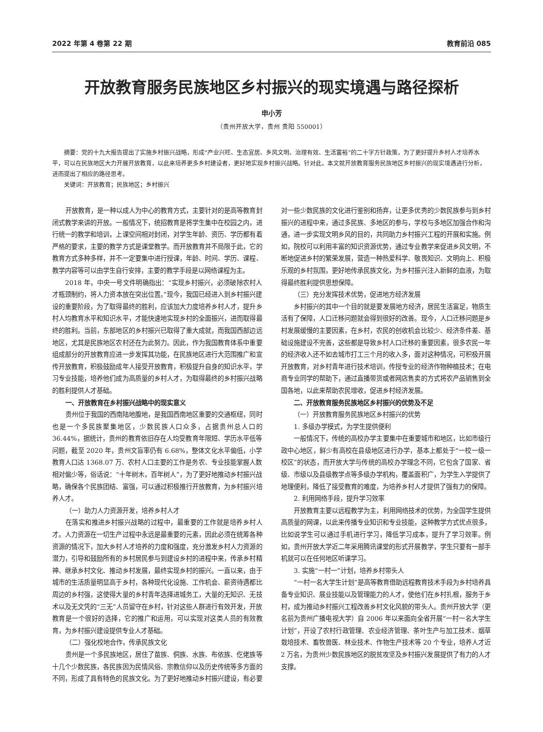2022 年第 4 卷第 22 期 教育前沿 085
开放教育服务民族地区乡村振兴的现实境遇与路径探析
申小芳
（贵州开放大学，贵州 贵阳 550001）
摘要：党的十九大报告提出了实施乡村振兴战略，形成“产业兴旺、生态宜居、乡风文明、治理有效、生活富裕”的二十字方针政策，为了更好提升乡村人才培养水平，可以在民族地区大力开展开放教育，以此来培养更多乡村建设者，更好地实现乡村振兴战略。针对此，本文就开放教育服务民族地区乡村振兴的现实境遇进行分析，进而提出了相应的路径思考。
关键词：开放教育；民族地区；乡村振兴
开放教育，是一种以成人为中心的教育方式，主要针对的是高等教育封闭式教学来讲的开放。一般情况下，统招教育是将学生集中在校园之内，进行统一的教学和培训，上课空间相对封闭，对学生年龄、资历、学历都有着严格的要求，主要的教学方式是课堂教学。而开放教育并不局限于此，它的教育方式多种多样，并不一定要集中进行授课，年龄、时间、学历、课程、教学内容等可以由学生自行安排，主要的教学手段是以网络课程为主。
2018 年，中央一号文件明确指出：“实现乡村振兴，必须破除农村人才瓶颈制约，将人力资本放在突出位置。”现今，我国已经进入到乡村振兴建设的重要阶段，为了取得最终的胜利，应该加大力度培养乡村人才，提升乡村人均教育水平和知识水平，才能快速地实现乡村的全面振兴，进而取得最终的胜利。当前，东部地区的乡村振兴已取得了重大成就，而我国西部边远地区，尤其是民族地区农村还在为此努力。因此，作为我国教育体系中重要组成部分的开放教育应进一步发挥其功能，在民族地区进行大范围推广和宣传开放教育，积极鼓励成年人接受开放教育，积极提升自身的知识水平，学习专业技能，培养他们成为高质量的乡村人才，为取得最终的乡村振兴战略的胜利提供人才基础。
一、开放教育在乡村振兴战略中的现实意义
贵州位于我国的西南陆地腹地，是我国西南地区重要的交通枢纽，同时也是一个多民族聚集地区，少数民族人口众多，占据贵州总人口的 36.44%，据统计，贵州的教育依旧存在人均受教育年限短、学历水平低等问题，截至 2020 年，贵州文盲率仍有 6.68%，整体文化水平偏低，小学教育人口达 1368.07 万、农村人口主要的工作是务农、专业技能掌握人数相对偏少等，俗话说：“十年树木，百年树人”，为了更好地推动乡村振兴战略，确保各个民族团结、富强，可以通过积极推行开放教育，为乡村振兴培养人才。
（一）助力人力资源开发，培养乡村人才
在落实和推进乡村振兴战略的过程中，最重要的工作就是培养乡村人才。人力资源在一切生产过程中永远是最重要的元素，因此必须在统筹各种资源的情况下，加大乡村人才培养的力度和强度，充分激发乡村人力资源的潜力，引导和鼓励所有的乡村居民参与到建设乡村的进程中来，传承乡村精神、继承乡村文化、推动乡村发展，最终实现乡村的振兴。一直以来，由于城市的生活质量明显高于乡村，各种现代化设施、工作机会、薪资待遇都比周边的乡村强，这使得大量的乡村青年选择进城务工，大量的无知识、无技术以及无文凭的“三无”人员留守在乡村，针对这些人群进行有效开发，开放教育是一个很好的选择，它的推广和运用，可以实现对这类人员的有效教育，为乡村振兴建设提供专业人才基础。
（二）强化校地合作，传承民族文化
贵州是一个多民族地区，居住了苗族、侗族、水族、布依族、仡佬族等十几个少数民族，各民族因为民情风俗、宗教信仰以及历史传统等多方面的不同，形成了具有特色的民族文化。为了更好地推动乡村振兴建设，有必要对一些少数民族的文化进行鉴别和扬弃，让更多优秀的少数民族参与到乡村振兴的进程中来，通过多民族、多地区的参与，学校与多地区加强合作和沟通，进一步实现文明乡风的目的，共同助力乡村振兴工程的开展和实施。例如，院校可以利用丰富的知识资源优势，通过专业教学来促进乡风文明，不断地促进乡村的繁荣发展，营造一种热爱科学、敬畏知识、文明向上、积极乐观的乡村氛围，更好地传承民族文化，为乡村振兴注入新鲜的血液，为取得最终胜利提供思想保障。
（三）充分发挥技术优势，促进地方经济发展
乡村振兴的其中一个目的就是要发展地方经济，居民生活富足，物质生活有了保障，人口迁移问题就会得到很好的改善。现今，人口迁移问题是乡村发展缓慢的主要因素，在乡村，农民的创收机会比较少、经济条件差、基础设施建设不完善，这些都是导致乡村人口迁移的重要因素，很多农民一年的经济收入还不如去城市打工三个月的收入多，面对这种情况，可积极开展开放教育，对乡村青年进行技术培训，传授专业的经济作物种植技术；在电商专业同学的帮助下，通过直播带货或者网店售卖的方式将农产品销售到全国各地，以此来帮助农民增收，促进乡村经济发展。
二、开放教育服务民族地区乡村振兴的优势及不足
（一）开放教育服务民族地区乡村振兴的优势
1. 多级办学模式，为学生提供便利
一般情况下，传统的高校办学主要集中在重要城市和地区，比如市级行政中心地区，鲜少有高校在县级地区进行办学，基本上都处于“一校一级一校区”的状态，而开放大学与传统的高校办学理念不同，它包含了国家、省级、市级以及县级教学点等多级办学机构，覆盖面积广，为学生入学提供了地理便利，降低了接受教育的难度，为培养乡村人才提供了强有力的保障。
2. 利用网络手段，提升学习效率
开放教育主要以远程教学为主，利用网络技术的优势，为全国学生提供高质量的网课，以此来传播专业知识和专业技能，这种教学方式优点很多，比如说学生可以通过手机进行学习，降低学习成本，提升了学习效率。例如，贵州开放大学近二年采用腾讯课堂的形式开展教学，学生只要有一部手机就可以在任何地区听课学习。
3. 实施“一村一”计划，培养乡村带头人
“一村一名大学生计划”是高等教育借助远程教育技术手段为乡村培养具备专业知识、展业技能以及管理能力的人才，使他们在乡村扎根，服务于乡村，成为推动乡村振兴工程改善乡村文化风貌的带头人。贵州开放大学（更名前为贵州广播电视大学）自 2006 年以来面向全省开展“一村一名大学生计划”，开设了农村行政管理、农业经济管理、茶叶生产与加工技术、烟草栽培技术、畜牧兽医、林业技术、作物生产技术等 20 个专业，培养人才近 2 万名，为贵州少数民族地区的脱贫攻坚及乡村振兴发展提供了有力的人才支撑。